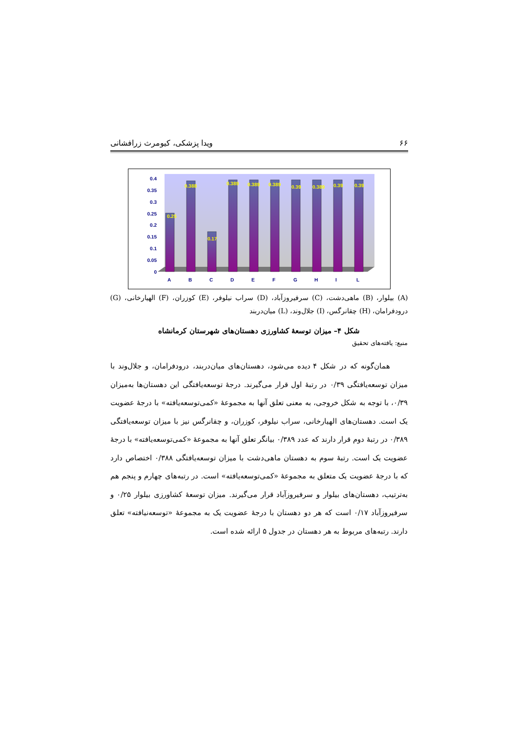۶۶ ویدا پزشکی، کیومرث زرافشانی
0
0.05
0.1
0.15
0.2
0.25
0.3
0.35
0.4
A
B
C
D
E
F
G
H
I
L
0.25
0.388
0.17
0.389
0.389
0.389
0.39
0.389
0.39
0.39
(A) بیلوار، (B) ماهی‌دشت، (C) سرفیروزآباد، (D) سراب نیلوفر، (E) کوزران، (F) الهیارخانی، (G) درودفرامان، (H) چقانرگس، (I) جلال‌وند، (L) میان‌دربند
شکل ۴– میزان توسعهٔ کشاورزی دهستان‌های شهرستان کرمانشاه
منبع: یافته‌های تحقیق
همان‌گونه که در شکل ۴ دیده می‌شود، دهستان‌های میان‌دربند، درودفرامان، و جلال‌وند با میزان توسعه‌یافتگی ۰/۳۹ در رتبهٔ اول قرار می‌گیرند. درجهٔ توسعه‌یافتگی این دهستان‌ها به‌میزان ۰/۳۹، با توجه به شکل خروجی، به معنی تعلق آنها به مجموعهٔ «کمی‌توسعه‌یافته» با درجهٔ عضویت یک است. دهستان‌های الهیارخانی، سراب نیلوفر، کوزران، و چقانرگس نیز با میزان توسعه‌یافتگی ۰/۳۸۹ در رتبهٔ دوم قرار دارند که عدد ۰/۳۸۹ بیانگر تعلق آنها به مجموعهٔ «کمی‌توسعه‌یافته» با درجهٔ عضویت یک است. رتبهٔ سوم به دهستان ماهی‌دشت با میزان توسعه‌یافتگی ۰/۳۸۸ اختصاص دارد که با درجهٔ عضویت یک متعلق به مجموعهٔ «کمی‌توسعه‌یافته» است. در رتبه‌های چهارم و پنجم هم به‌ترتیب، دهستان‌های بیلوار و سرفیروزآباد قرار می‌گیرند. میزان توسعهٔ کشاورزی بیلوار ۰/۲۵ و سرفیروزآباد ۰/۱۷ است که هر دو دهستان با درجهٔ عضویت یک به مجموعهٔ «توسعه‌نیافته» تعلق دارند. رتبه‌های مربوط به هر دهستان در جدول ۵ ارائه شده است.